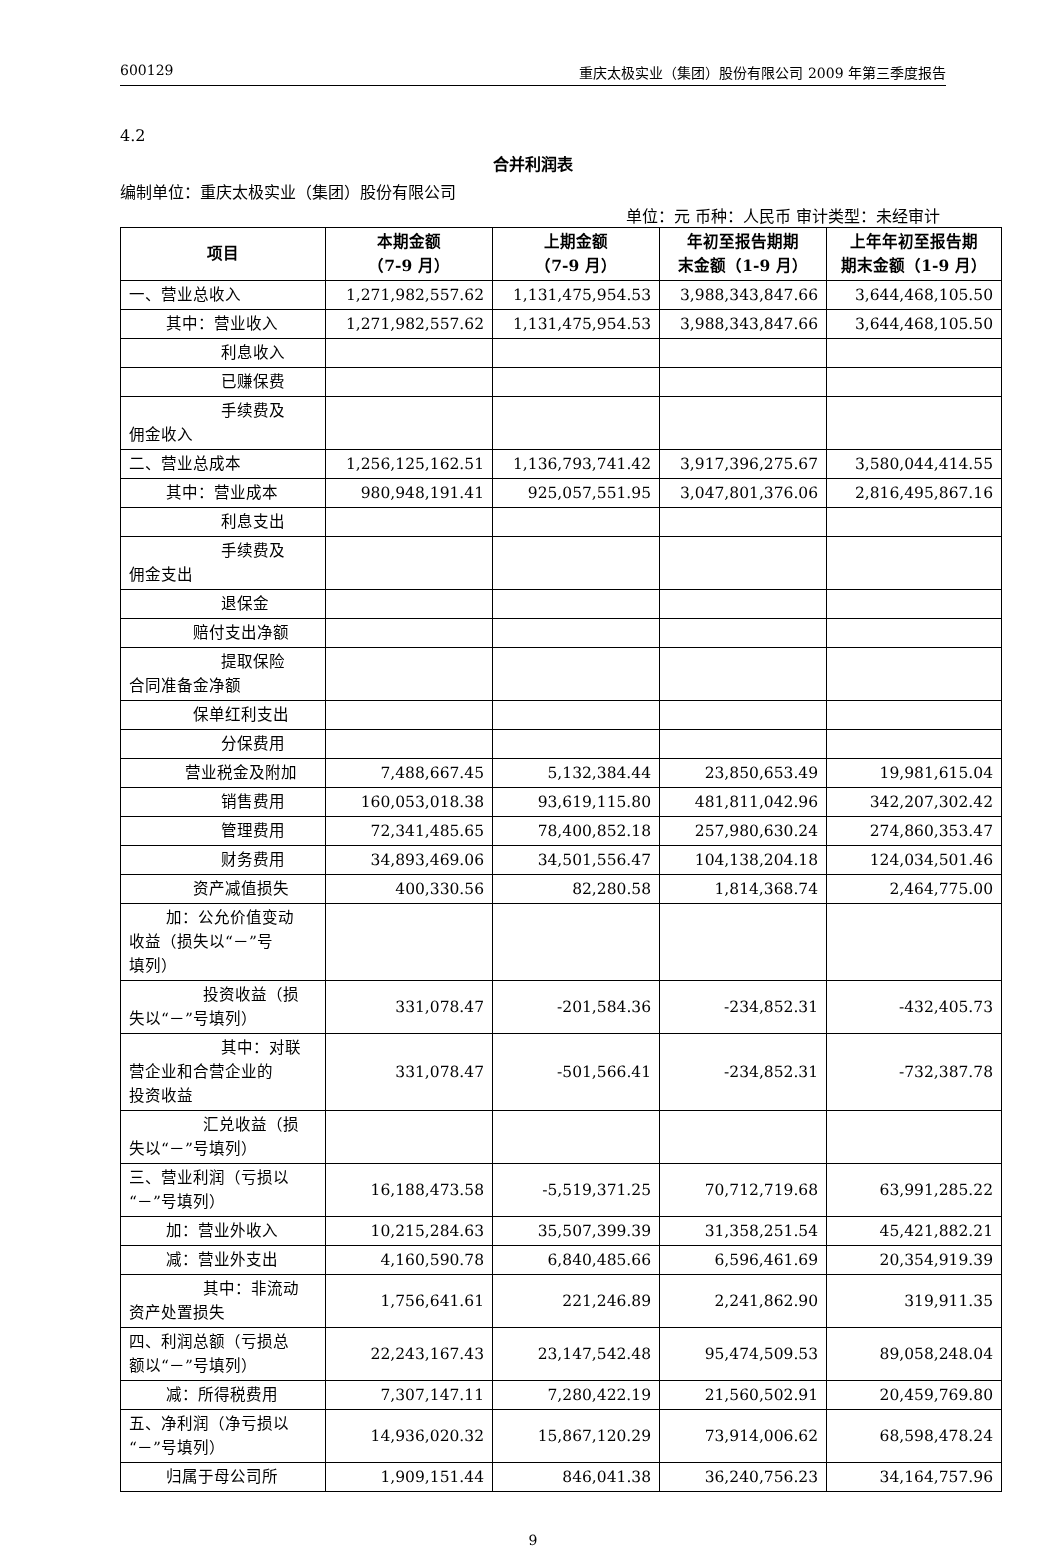600129 重庆太极实业（集团）股份有限公司 2009 年第三季度报告
4.2
合并利润表
编制单位：重庆太极实业（集团）股份有限公司
单位：元 币种：人民币 审计类型：未经审计
| 项目 | 本期金额 （7-9 月） | 上期金额 （7-9 月） | 年初至报告期期 末金额（1-9 月） | 上年年初至报告期 期末金额（1-9 月） |
| --- | --- | --- | --- | --- |
| 一、营业总收入 | 1,271,982,557.62 | 1,131,475,954.53 | 3,988,343,847.66 | 3,644,468,105.50 |
| 其中：营业收入 | 1,271,982,557.62 | 1,131,475,954.53 | 3,988,343,847.66 | 3,644,468,105.50 |
| 利息收入 | | | | |
| 已赚保费 | | | | |
| 手续费及 佣金收入 | | | | |
| 二、营业总成本 | 1,256,125,162.51 | 1,136,793,741.42 | 3,917,396,275.67 | 3,580,044,414.55 |
| 其中：营业成本 | 980,948,191.41 | 925,057,551.95 | 3,047,801,376.06 | 2,816,495,867.16 |
| 利息支出 | | | | |
| 手续费及 佣金支出 | | | | |
| 退保金 | | | | |
| 赔付支出净额 | | | | |
| 提取保险 合同准备金净额 | | | | |
| 保单红利支出 | | | | |
| 分保费用 | | | | |
| 营业税金及附加 | 7,488,667.45 | 5,132,384.44 | 23,850,653.49 | 19,981,615.04 |
| 销售费用 | 160,053,018.38 | 93,619,115.80 | 481,811,042.96 | 342,207,302.42 |
| 管理费用 | 72,341,485.65 | 78,400,852.18 | 257,980,630.24 | 274,860,353.47 |
| 财务费用 | 34,893,469.06 | 34,501,556.47 | 104,138,204.18 | 124,034,501.46 |
| 资产减值损失 | 400,330.56 | 82,280.58 | 1,814,368.74 | 2,464,775.00 |
| 加：公允价值变动 收益（损失以“－”号 填列） | | | | |
| 投资收益（损 失以“－”号填列） | 331,078.47 | -201,584.36 | -234,852.31 | -432,405.73 |
| 其中：对联 营企业和合营企业的 投资收益 | 331,078.47 | -501,566.41 | -234,852.31 | -732,387.78 |
| 汇兑收益（损 失以“－”号填列） | | | | |
| 三、营业利润（亏损以 “－”号填列） | 16,188,473.58 | -5,519,371.25 | 70,712,719.68 | 63,991,285.22 |
| 加：营业外收入 | 10,215,284.63 | 35,507,399.39 | 31,358,251.54 | 45,421,882.21 |
| 减：营业外支出 | 4,160,590.78 | 6,840,485.66 | 6,596,461.69 | 20,354,919.39 |
| 其中：非流动 资产处置损失 | 1,756,641.61 | 221,246.89 | 2,241,862.90 | 319,911.35 |
| 四、利润总额（亏损总 额以“－”号填列） | 22,243,167.43 | 23,147,542.48 | 95,474,509.53 | 89,058,248.04 |
| 减：所得税费用 | 7,307,147.11 | 7,280,422.19 | 21,560,502.91 | 20,459,769.80 |
| 五、净利润（净亏损以 “－”号填列） | 14,936,020.32 | 15,867,120.29 | 73,914,006.62 | 68,598,478.24 |
| 归属于母公司所 | 1,909,151.44 | 846,041.38 | 36,240,756.23 | 34,164,757.96 |
9